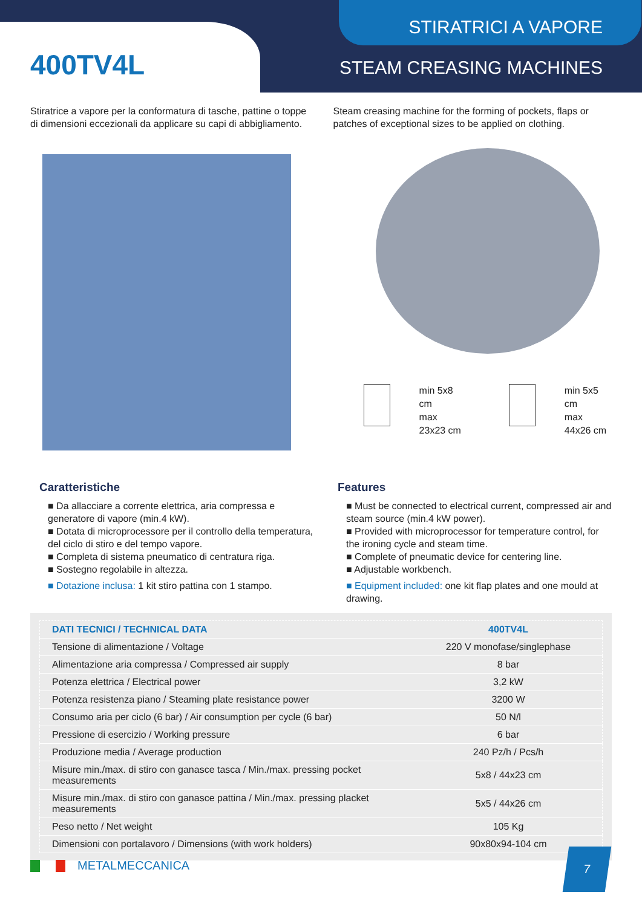STIRATRICI A VAPORE
400TV4L STEAM CREASING MACHINES
Stiratrice a vapore per la conformatura di tasche, pattine o toppe di dimensioni eccezionali da applicare su capi di abbigliamento.
Steam creasing machine for the forming of pockets, flaps or patches of exceptional sizes to be applied on clothing.
min 5x8 cm
max 23x23 cm
min 5x5 cm
max 44x26 cm
Caratteristiche
■ Da allacciare a corrente elettrica, aria compressa e generatore di vapore (min.4 kW).
■ Dotata di microprocessore per il controllo della temperatura, del ciclo di stiro e del tempo vapore.
■ Completa di sistema pneumatico di centratura riga.
■ Sostegno regolabile in altezza.
■ Dotazione inclusa: 1 kit stiro pattina con 1 stampo.
Features
■ Must be connected to electrical current, compressed air and steam source (min.4 kW power).
■ Provided with microprocessor for temperature control, for the ironing cycle and steam time.
■ Complete of pneumatic device for centering line.
■ Adjustable workbench.
■ Equipment included: one kit flap plates and one mould at drawing.
| DATI TECNICI / TECHNICAL DATA | 400TV4L |
| --- | --- |
| Tensione di alimentazione / Voltage | 220 V monofase/singlephase |
| Alimentazione aria compressa / Compressed air supply | 8 bar |
| Potenza elettrica / Electrical power | 3,2 kW |
| Potenza resistenza piano / Steaming plate resistance power | 3200 W |
| Consumo aria per ciclo (6 bar) / Air consumption per cycle (6 bar) | 50 N/l |
| Pressione di esercizio / Working pressure | 6 bar |
| Produzione media / Average production | 240 Pz/h / Pcs/h |
| Misure min./max. di stiro con ganasce tasca / Min./max. pressing pocket measurements | 5x8 / 44x23 cm |
| Misure min./max. di stiro con ganasce pattina / Min./max. pressing placket measurements | 5x5 / 44x26 cm |
| Peso netto / Net weight | 105 Kg |
| Dimensioni con portalavoro / Dimensions (with work holders) | 90x80x94-104 cm |
METALMECCANICA
7